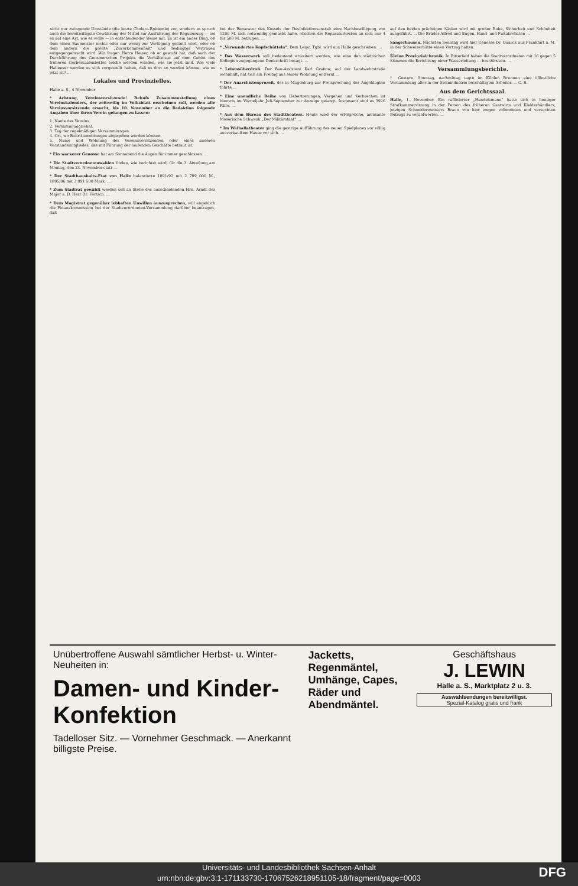nicht nur zwingende Umstände (die letzte Cholera-Epidemie) vor, sondern es sprach auch die bereitwilligste Gewährung der Mittel zur Ausführung der Regulierung — sei es auf eine Art, wie es wolle — in entscheidender Weise mit. Es ist ein ander Ding, ob dem einen Baumeister nichts oder nur wenig zur Verfügung gestellt wird, oder ob dem andern die größte „Zuvorkommenheit" und bedingtes Vertrauen entgegengebracht wird. Wir fragen Herrn Heiser, ob er gewußt hat, daß nach der Durchführung des Genzmerschen Projekts die Verhältnisse auf dem Gebiet des früheren Gerbersaalenbettes solche werden würden, wie sie jetzt sind. Wie viele Hallenser werden es sich vorgestellt haben, daß es dort so werden könnte, wie es jetzt ist? ...
Lokales und Provinzielles.
Halle a. S., 4 November
* Achtung, Vereinsvorsitzende! Behufs Zusammenstellung eines Vereinskalenders, der zeitweilig im Volksblatt erscheinen soll, werden alle Vereinsvorsitzende ersucht, bis 10. November an die Redaktion folgende Angaben über ihren Verein gelangen zu lassen:
1. Name des Vereins.
2. Versammlungslokal.
3. Tag der regelmäßigen Versammlungen.
4. Ort, wo Beitrittsmeldungen abgegeben werden können.
5. Name und Wohnung des Vereinsvorsitzenden oder eines anderen Vorstandsmitgliedes, das mit Führung der laufenden Geschäfte betraut ist.
* Ein wackerer Genosse hat am Sonnabend die Augen für immer geschlossen. ...
* Die Stadtverordnetenwahlen finden, wie berichtet wird, für die 3. Abteilung am Montag, den 25. November statt ...
* Der Stadthaushalts-Etat von Halle balancierte 1891/92 mit 2 789 000 M., 1895/96 mit 3 991 500 Mark. ...
* Zum Stadtrat gewählt werden soll an Stelle des ausscheidenden Hrn. Arndt der Major a. D. Herr Dr. Förtsch. ...
* Dem Magistrat gegenüber lebhaften Unwillen auszusprechen, will angeblich die Finanzkommission bei der Stadtverordneten-Versammlung darüber beantragen, daß
bei der Reparatur des Kessels der Desinfektionsanstalt eine Nachbewilligung von 1200 M. sich notwendig gemacht habe, obschon die Reparaturkosten an sich nur 4 bis 500 M. betrugen. ...
* „Verwundertes Kopfschütteln". Dem Leipz. Tgbl. wird aus Halle geschrieben: ...
* Das Wasserwerk soll bedeutend erweitert werden, wie eine den städtischen Kollegien zugegangene Denkschrift besagt. ...
* Lebensüberdruß. Der Bau-Assistent Karl Grabow, auf der Landwehrstraße wohnhaft, hat sich am Freitag aus seiner Wohnung entfernt ...
* Der Anarchistenprozeß, der in Magdeburg zur Freisprechung der Angeklagten führte ...
* Eine unendliche Reihe von Uebertretungen, Vergehen und Verbrechen ist hierorts im Vierteljahr Juli-September zur Anzeige gelangt. Insgesamt sind es 3926 Fälle. ...
* Aus dem Büreau des Stadttheaters. Heute wird der erfolgreiche, amüsante Moserische Schwank „Der Militärstaat" ...
* Im Walhallatheater ging die gestrige Aufführung des neuen Spielplanes vor völlig ausverkauftem Hause vor sich. ...
auf den beiden prächtigen Säulen wird mit großer Ruhe, Sicherheit und Schönheit ausgeführt. ... Die Brüder Alfred und Eugen, Hand- und Fußakrobaten ...
Sangerhausen. Nächsten Sonntag wird hier Genosse Dr. Quarck aus Frankfurt a. M. in der Schweizerhütte einen Vortrag halten.
Kleine Provinzialchronik. In Bitterfeld haben die Stadtverordneten mit 16 gegen 5 Stimmen die Errichtung einer Wasserleitung ... beschlossen. ...
Versammlungsberichte.
† Gestern, Sonntag, nachmittag tagte im Kühlen Brunnen eine öffentliche Versammlung aller in der Steinindustrie beschäftigten Arbeiter. ... C. B.
Aus dem Gerichtssaal.
Halle, 1. November. Ein raffinierter „Handelsmann" hatte sich in heutiger Strafkammersitzung in der Person des früheren Gastwirts und Kleiderhändlers, jetzigen Schneidermeisters Braun von hier wegen vollendeten und versuchten Betrugs zu verantworten. ...
Unübertroffene Auswahl sämtlicher Herbst- u. Winter-Neuheiten in:
Damen- und Kinder-Konfektion
Tadelloser Sitz. — Vornehmer Geschmack. — Anerkannt billigste Preise.
Jacketts, Regenmäntel, Umhänge, Capes, Räder und Abendmäntel.
Geschäftshaus
J. LEWIN
Halle a. S., Marktplatz 2 u. 3.
Auswahlsendungen bereitwilligst.
Spezial-Katalog gratis und frank
Universitäts- und Landesbibliothek Sachsen-Anhalt
urn:nbn:de:gbv:3:1-171133730-17067526218951105-18/fragment/page=0003
DFG